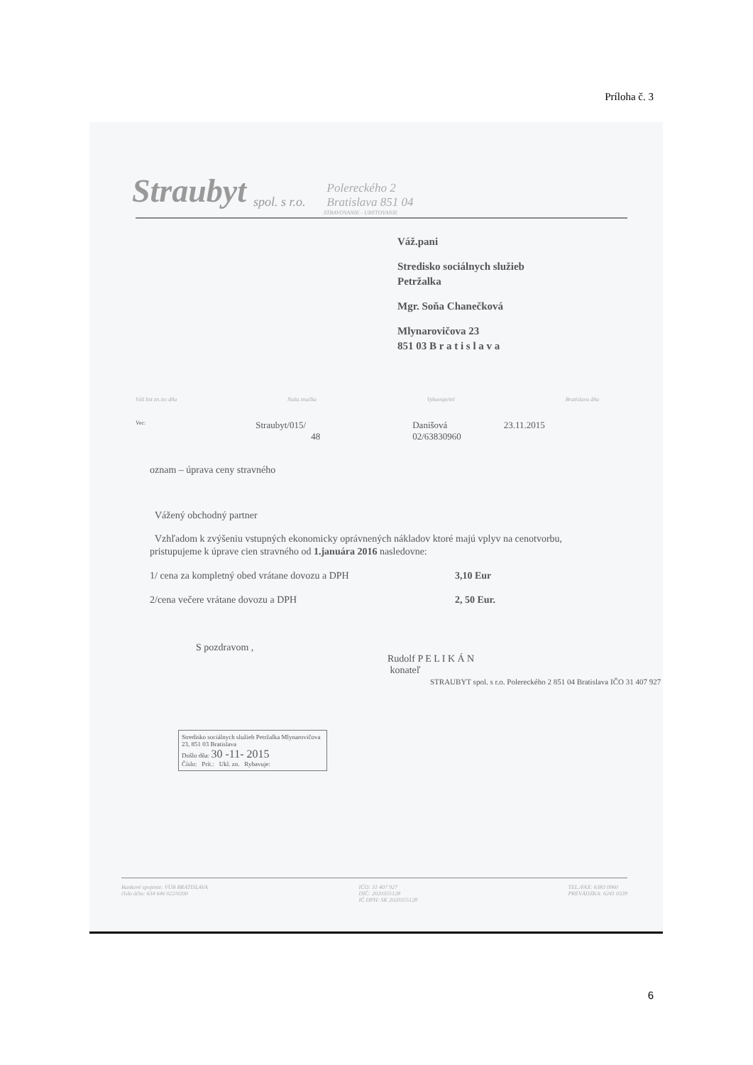Príloha č. 3
Straubyt spol. s r.o. Polereckého 2
Bratislava 851 04
STRAVOVANIE - UBYTOVANIE
Váž.pani
Stredisko sociálnych služieb
Petržalka
Mgr. Soňa Chanečková
Mlynarovičova 23
851 03 B r a t i s l a v a
Váš list zn./zo dňa Naša značka Vybavuje/tel Bratislava dňa
Vec: Straubyt/015/
48 Danišová
02/63830960 23.11.2015
oznam – úprava ceny stravného
Vážený obchodný partner
Vzhľadom k zvýšeniu vstupných ekonomicky oprávnených nákladov ktoré majú vplyv na cenotvorbu, pristupujeme k úprave cien stravného od 1.januára 2016 nasledovne:
1/ cena za kompletný obed vrátane dovozu a DPH 3,10 Eur
2/cena večere vrátane dovozu a DPH 2, 50 Eur.
S pozdravom ,
Rudolf P E L I K Á N
konateľ
STRAUBYT spol. s r.o. Polereckého 2 851 04 Bratislava IČO 31 407 927
Stredisko sociálnych služieb Petržalka Mlynarovičova 23, 851 03 Bratislava
Došlo dňa: 30 -11- 2015
Číslo: Prít.: Ukl. zn. Rybavuje:
Bankové spojenie: VÚB BRATISLAVA
číslo účtu: 634 646 022/0200 IČO: 31 407 927
DIČ: 2020355128
IČ DPH: SK 2020355128 TEL./FAX: 6383 0960
PREVÁDZKA: 6241 0339
6